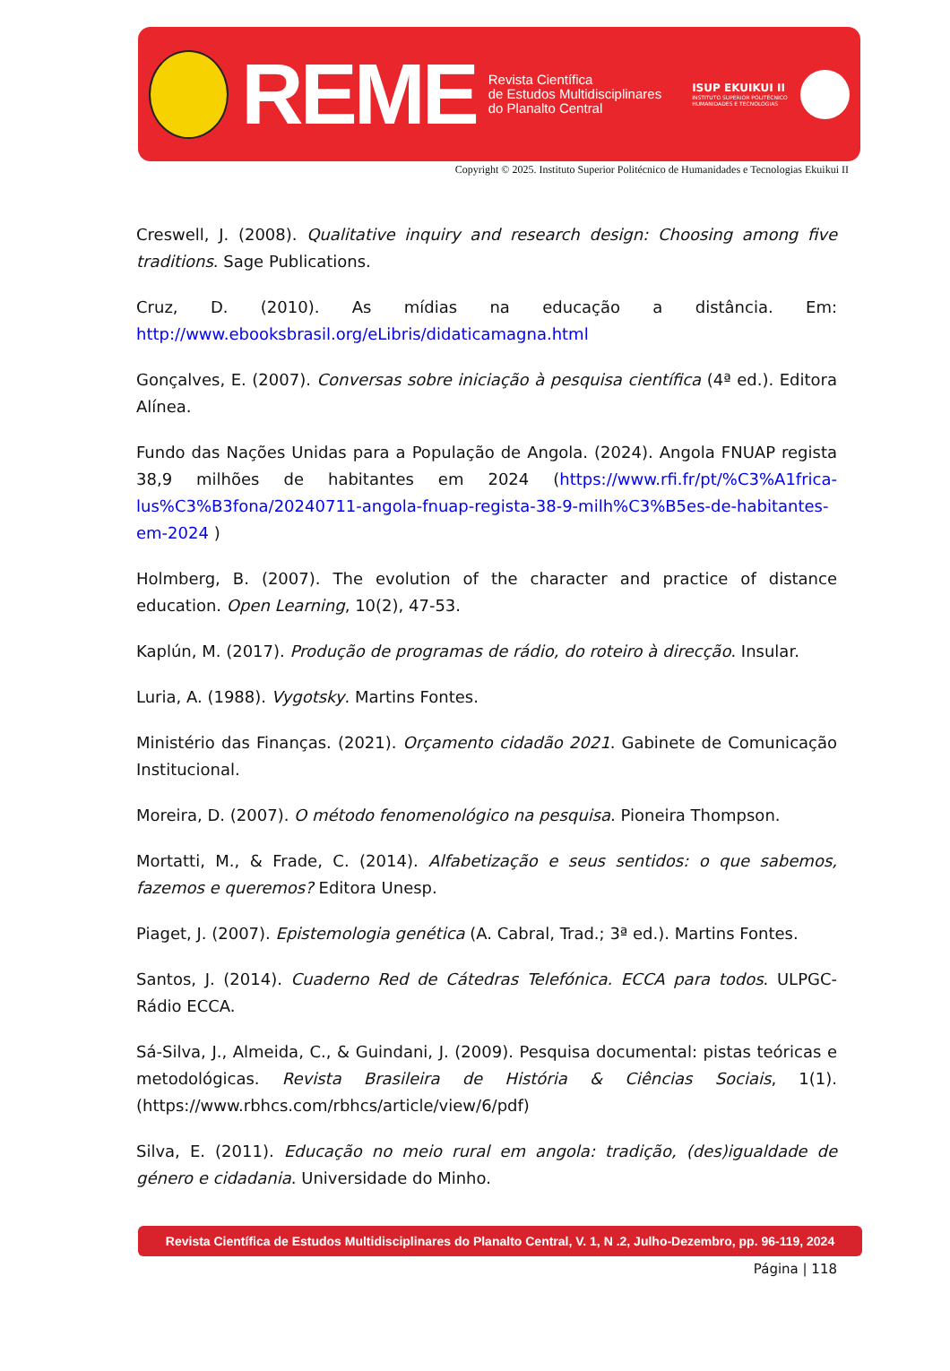REME
Revista Científica
de Estudos Multidisciplinares
do Planalto Central
ISUP EKUIKUI II
INSTITUTO SUPERIOR POLITÉCNICO
HUMANIDADES E TECNOLOGIAS
Copyright © 2025. Instituto Superior Politécnico de Humanidades e Tecnologias Ekuikui II
Creswell, J. (2008). Qualitative inquiry and research design: Choosing among five traditions. Sage Publications.
Cruz, D. (2010). As mídias na educação a distância. Em: http://www.ebooksbrasil.org/eLibris/didaticamagna.html
Gonçalves, E. (2007). Conversas sobre iniciação à pesquisa científica (4ª ed.). Editora Alínea.
Fundo das Nações Unidas para a População de Angola. (2024). Angola FNUAP regista 38,9 milhões de habitantes em 2024 (https://www.rfi.fr/pt/%C3%A1frica-lus%C3%B3fona/20240711-angola-fnuap-regista-38-9-milh%C3%B5es-de-habitantes-em-2024 )
Holmberg, B. (2007). The evolution of the character and practice of distance education. Open Learning, 10(2), 47-53.
Kaplún, M. (2017). Produção de programas de rádio, do roteiro à direcção. Insular.
Luria, A. (1988). Vygotsky. Martins Fontes.
Ministério das Finanças. (2021). Orçamento cidadão 2021. Gabinete de Comunicação Institucional.
Moreira, D. (2007). O método fenomenológico na pesquisa. Pioneira Thompson.
Mortatti, M., & Frade, C. (2014). Alfabetização e seus sentidos: o que sabemos, fazemos e queremos? Editora Unesp.
Piaget, J. (2007). Epistemologia genética (A. Cabral, Trad.; 3ª ed.). Martins Fontes.
Santos, J. (2014). Cuaderno Red de Cátedras Telefónica. ECCA para todos. ULPGC-Rádio ECCA.
Sá-Silva, J., Almeida, C., & Guindani, J. (2009). Pesquisa documental: pistas teóricas e metodológicas. Revista Brasileira de História & Ciências Sociais, 1(1). (https://www.rbhcs.com/rbhcs/article/view/6/pdf)
Silva, E. (2011). Educação no meio rural em angola: tradição, (des)igualdade de género e cidadania. Universidade do Minho.
Revista Científica de Estudos Multidisciplinares do Planalto Central, V. 1, N .2, Julho-Dezembro, pp. 96-119, 2024
Página | 118